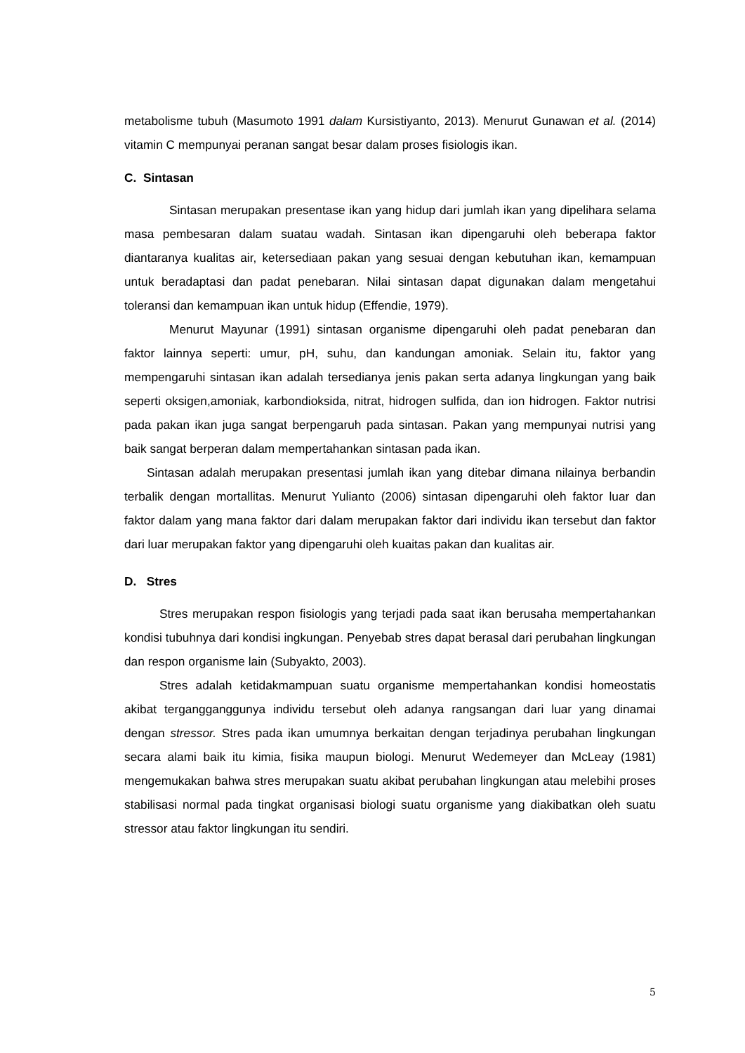metabolisme tubuh (Masumoto 1991 dalam Kursistiyanto, 2013). Menurut Gunawan et al. (2014) vitamin C mempunyai peranan sangat besar dalam proses fisiologis ikan.
C. Sintasan
Sintasan merupakan presentase ikan yang hidup dari jumlah ikan yang dipelihara selama masa pembesaran dalam suatau wadah. Sintasan ikan dipengaruhi oleh beberapa faktor diantaranya kualitas air, ketersediaan pakan yang sesuai dengan kebutuhan ikan, kemampuan untuk beradaptasi dan padat penebaran. Nilai sintasan dapat digunakan dalam mengetahui toleransi dan kemampuan ikan untuk hidup (Effendie, 1979).
Menurut Mayunar (1991) sintasan organisme dipengaruhi oleh padat penebaran dan faktor lainnya seperti: umur, pH, suhu, dan kandungan amoniak. Selain itu, faktor yang mempengaruhi sintasan ikan adalah tersedianya jenis pakan serta adanya lingkungan yang baik seperti oksigen,amoniak, karbondioksida, nitrat, hidrogen sulfida, dan ion hidrogen. Faktor nutrisi pada pakan ikan juga sangat berpengaruh pada sintasan. Pakan yang mempunyai nutrisi yang baik sangat berperan dalam mempertahankan sintasan pada ikan.
Sintasan adalah merupakan presentasi jumlah ikan yang ditebar dimana nilainya berbandin terbalik dengan mortallitas. Menurut Yulianto (2006) sintasan dipengaruhi oleh faktor luar dan faktor dalam yang mana faktor dari dalam merupakan faktor dari individu ikan tersebut dan faktor dari luar merupakan faktor yang dipengaruhi oleh kuaitas pakan dan kualitas air.
D. Stres
Stres merupakan respon fisiologis yang terjadi pada saat ikan berusaha mempertahankan kondisi tubuhnya dari kondisi ingkungan. Penyebab stres dapat berasal dari perubahan lingkungan dan respon organisme lain (Subyakto, 2003).
Stres adalah ketidakmampuan suatu organisme mempertahankan kondisi homeostatis akibat tergangganggunya individu tersebut oleh adanya rangsangan dari luar yang dinamai dengan stressor. Stres pada ikan umumnya berkaitan dengan terjadinya perubahan lingkungan secara alami baik itu kimia, fisika maupun biologi. Menurut Wedemeyer dan McLeay (1981) mengemukakan bahwa stres merupakan suatu akibat perubahan lingkungan atau melebihi proses stabilisasi normal pada tingkat organisasi biologi suatu organisme yang diakibatkan oleh suatu stressor atau faktor lingkungan itu sendiri.
5